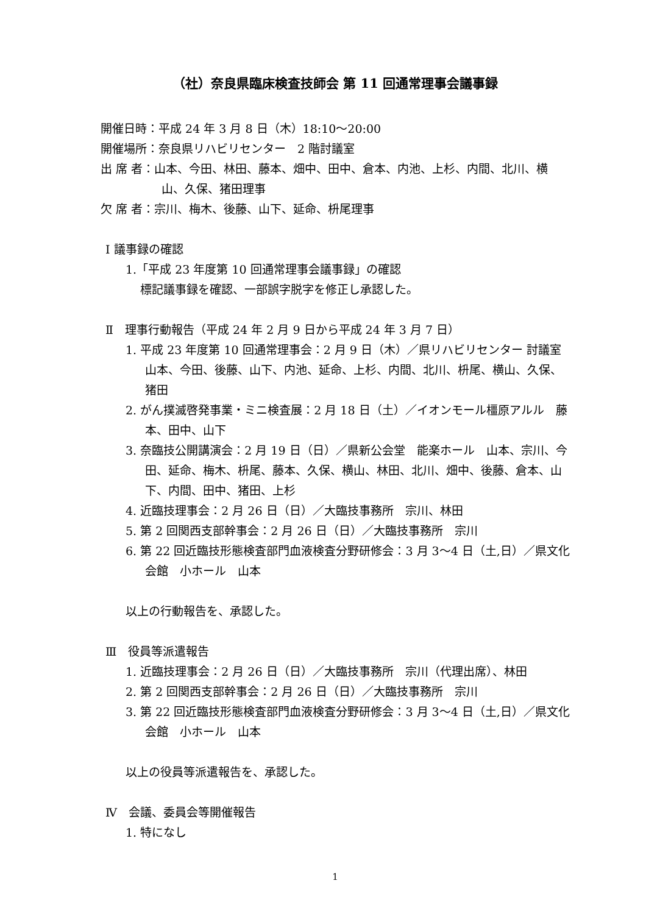（社）奈良県臨床検査技師会 第 11 回通常理事会議事録
開催日時：平成 24 年 3 月 8 日（木）18:10～20:00
開催場所：奈良県リハビリセンター　2 階討議室
出 席 者：山本、今田、林田、藤本、畑中、田中、倉本、内池、上杉、内間、北川、横山、久保、猪田理事
欠 席 者：宗川、梅木、後藤、山下、延命、枡尾理事
Ⅰ 議事録の確認
1.「平成 23 年度第 10 回通常理事会議事録」の確認
標記議事録を確認、一部誤字脱字を修正し承認した。
Ⅱ　理事行動報告（平成 24 年 2 月 9 日から平成 24 年 3 月 7 日）
1. 平成 23 年度第 10 回通常理事会：2 月 9 日（木）／県リハビリセンター 討議室 山本、今田、後藤、山下、内池、延命、上杉、内間、北川、枡尾、横山、久保、猪田
2. がん撲滅啓発事業・ミニ検査展：2 月 18 日（土）／イオンモール橿原アルル　藤本、田中、山下
3. 奈臨技公開講演会：2 月 19 日（日）／県新公会堂　能楽ホール　山本、宗川、今田、延命、梅木、枡尾、藤本、久保、横山、林田、北川、畑中、後藤、倉本、山下、内間、田中、猪田、上杉
4. 近臨技理事会：2 月 26 日（日）／大臨技事務所　宗川、林田
5. 第 2 回関西支部幹事会：2 月 26 日（日）／大臨技事務所　宗川
6. 第 22 回近臨技形態検査部門血液検査分野研修会：3 月 3～4 日（土,日）／県文化会館　小ホール　山本
以上の行動報告を、承認した。
Ⅲ　役員等派遣報告
1. 近臨技理事会：2 月 26 日（日）／大臨技事務所　宗川（代理出席）、林田
2. 第 2 回関西支部幹事会：2 月 26 日（日）／大臨技事務所　宗川
3. 第 22 回近臨技形態検査部門血液検査分野研修会：3 月 3～4 日（土,日）／県文化会館　小ホール　山本
以上の役員等派遣報告を、承認した。
Ⅳ　会議、委員会等開催報告
1. 特になし
1